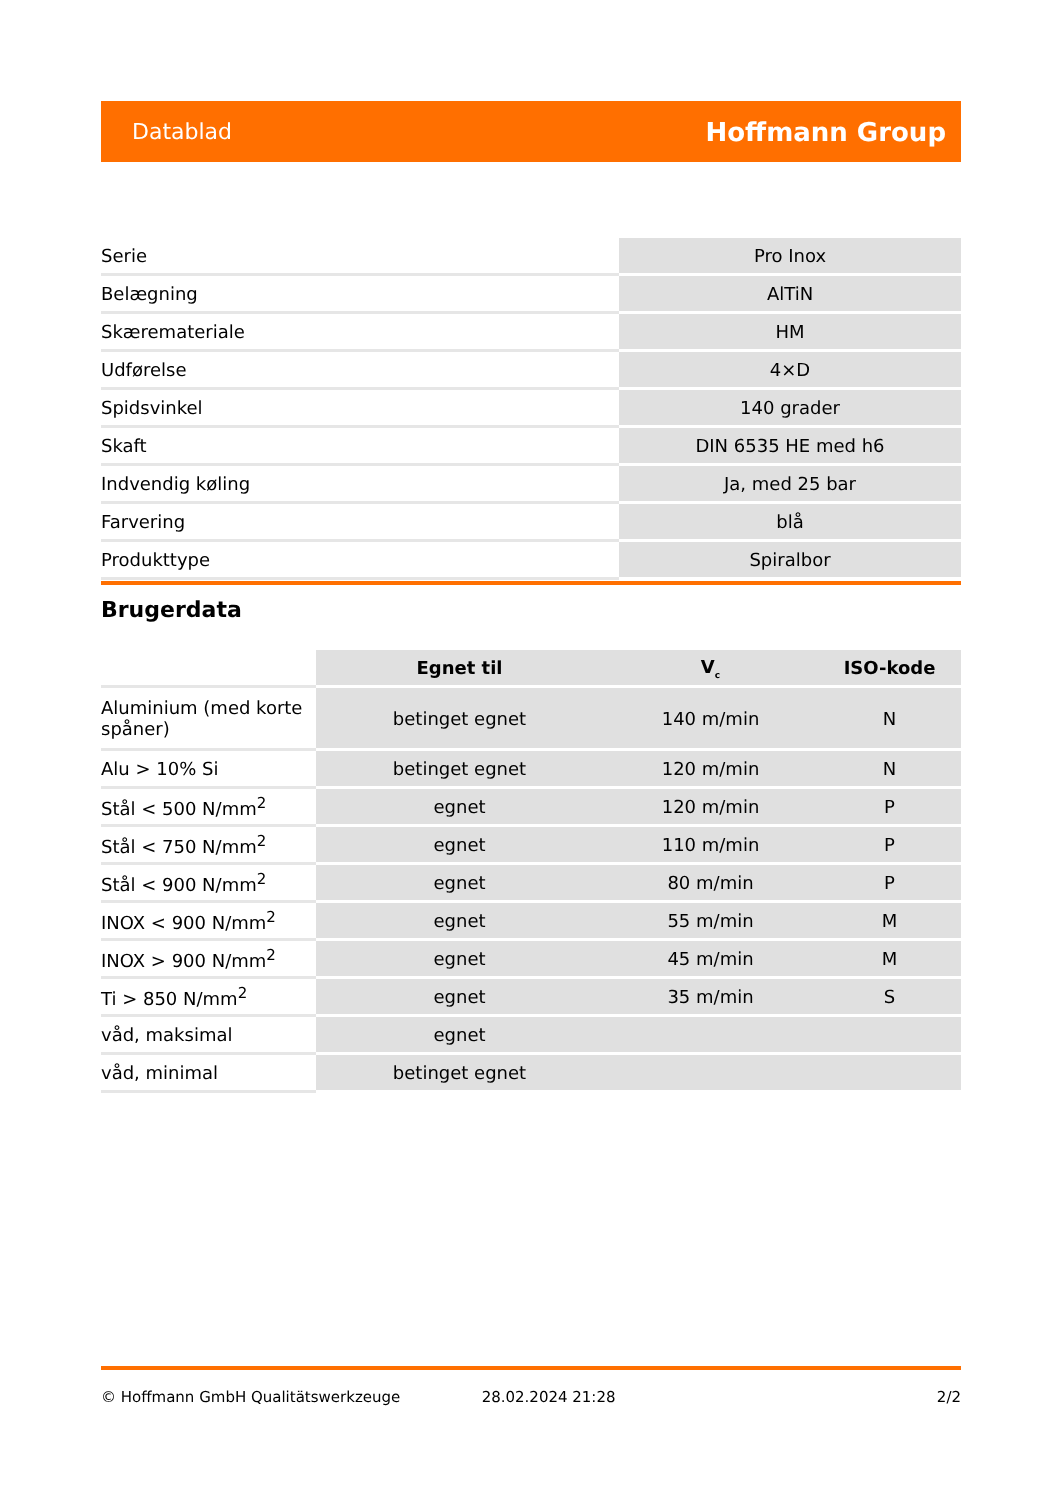Datablad Hoffmann Group
| Serie | Pro Inox |
| Belægning | AlTiN |
| Skæremateriale | HM |
| Udførelse | 4×D |
| Spidsvinkel | 140 grader |
| Skaft | DIN 6535 HE med h6 |
| Indvendig køling | Ja, med 25 bar |
| Farvering | blå |
| Produkttype | Spiralbor |
Brugerdata
| | Egnet til | V<sub>c</sub> | ISO-kode |
| --- | --- | --- | --- |
| Aluminium (med korte spåner) | betinget egnet | 140 m/min | N |
| Alu > 10% Si | betinget egnet | 120 m/min | N |
| Stål < 500 N/mm<sup>2</sup> | egnet | 120 m/min | P |
| Stål < 750 N/mm<sup>2</sup> | egnet | 110 m/min | P |
| Stål < 900 N/mm<sup>2</sup> | egnet | 80 m/min | P |
| INOX < 900 N/mm<sup>2</sup> | egnet | 55 m/min | M |
| INOX > 900 N/mm<sup>2</sup> | egnet | 45 m/min | M |
| Ti > 850 N/mm<sup>2</sup> | egnet | 35 m/min | S |
| våd, maksimal | egnet | | |
| våd, minimal | betinget egnet | | |
© Hoffmann GmbH Qualitätswerkzeuge 28.02.2024 21:28 2/2